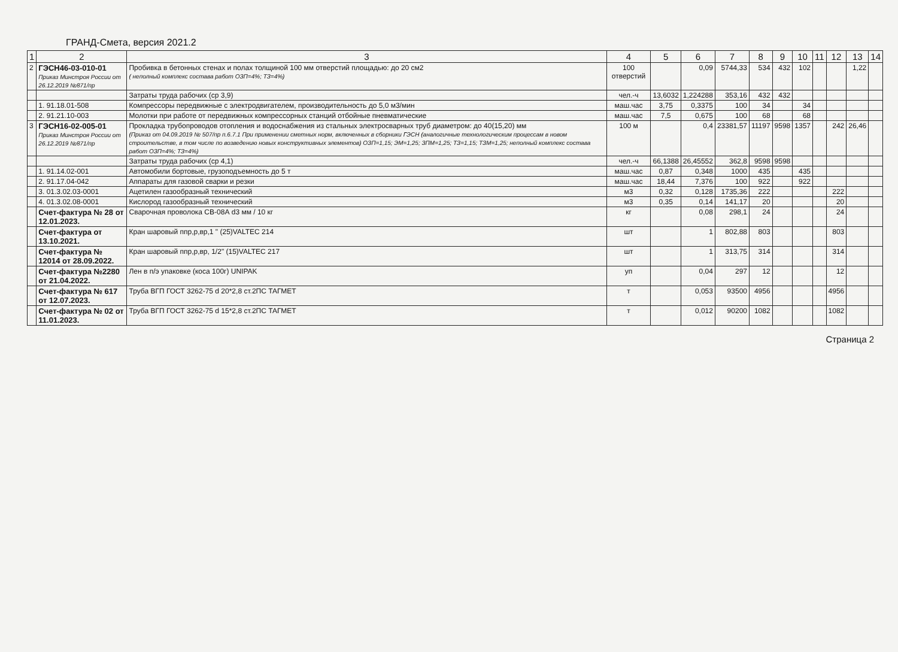ГРАНД-Смета, версия 2021.2
| 1 | 2 | 3 | 4 | 5 | 6 | 7 | 8 | 9 | 10 | 11 | 12 | 13 | 14 |
| --- | --- | --- | --- | --- | --- | --- | --- | --- | --- | --- | --- | --- | --- |
| 2 | ГЭСН46-03-010-01 Приказ Минстроя России от 26.12.2019 №871/пр | Пробивка в бетонных стенах и полах толщиной 100 мм отверстий площадью: до 20 см2 ( неполный комплекс состава работ ОЗП=4%; ТЗ=4%) | 100 отверстий | | 0,09 | 5744,33 | 534 | 432 | 102 | | | 1,22 | |
| | | Затраты труда рабочих (ср 3,9) | чел.-ч | 13,6032 | 1,224288 | 353,16 | 432 | 432 | | | | | |
| | 1. 91.18.01-508 | Компрессоры передвижные с электродвигателем, производительность до 5,0 м3/мин | маш.час | 3,75 | 0,3375 | 100 | 34 | | 34 | | | | |
| | 2. 91.21.10-003 | Молотки при работе от передвижных компрессорных станций отбойные пневматические | маш.час | 7,5 | 0,675 | 100 | 68 | | 68 | | | | |
| 3 | ГЭСН16-02-005-01 Приказ Минстроя России от 26.12.2019 №871/пр | Прокладка трубопроводов отопления и водоснабжения из стальных электросварных труб диаметром: до 40(15,20) мм (Приказ от 04.09.2019 № 507/пр п.6.7.1 При применении сметных норм, включенных в сборники ГЭСН (аналогичные технологическим процессам в новом строительстве, в том числе по возведению новых конструктивных элементов) ОЗП=1,15; ЭМ=1,25; ЗПМ=1,25; ТЗ=1,15; ТЗМ=1,25; неполный комплекс состава работ ОЗП=4%; ТЗ=4%) | 100 м | | 0,4 | 23381,57 | 11197 | 9598 | 1357 | | 242 | 26,46 | |
| | | Затраты труда рабочих (ср 4,1) | чел.-ч | 66,1388 | 26,45552 | 362,8 | 9598 | 9598 | | | | | |
| | 1. 91.14.02-001 | Автомобили бортовые, грузоподъемность до 5 т | маш.час | 0,87 | 0,348 | 1000 | 435 | | 435 | | | | |
| | 2. 91.17.04-042 | Аппараты для газовой сварки и резки | маш.час | 18,44 | 7,376 | 100 | 922 | | 922 | | | | |
| | 3. 01.3.02.03-0001 | Ацетилен газообразный технический | м3 | 0,32 | 0,128 | 1735,36 | 222 | | | | 222 | | |
| | 4. 01.3.02.08-0001 | Кислород газообразный технический | м3 | 0,35 | 0,14 | 141,17 | 20 | | | | 20 | | |
| | Счет-фактура № 28 от 12.01.2023. | Сварочная проволока СВ-08А d3 мм / 10 кг | кг | | 0,08 | 298,1 | 24 | | | | 24 | | |
| | Счет-фактура от 13.10.2021. | Кран шаровый ппр,р,вр,1 " (25)VALTEC 214 | шт | | 1 | 802,88 | 803 | | | | 803 | | |
| | Счет-фактура № 12014 от 28.09.2022. | Кран шаровый ппр,р,вр, 1/2" (15)VALTEC 217 | шт | | 1 | 313,75 | 314 | | | | 314 | | |
| | Счет-фактура №2280 от 21.04.2022. | Лен в п/э упаковке (коса 100г) UNIPAK | уп | | 0,04 | 297 | 12 | | | | 12 | | |
| | Счет-фактура № 617 от 12.07.2023. | Труба ВГП ГОСТ 3262-75 d 20*2,8 ст.2ПС ТАГМЕТ | т | | 0,053 | 93500 | 4956 | | | | 4956 | | |
| | Счет-фактура № 02 от 11.01.2023. | Труба ВГП ГОСТ 3262-75 d 15*2,8 ст.2ПС ТАГМЕТ | т | | 0,012 | 90200 | 1082 | | | | 1082 | | |
Страница 2